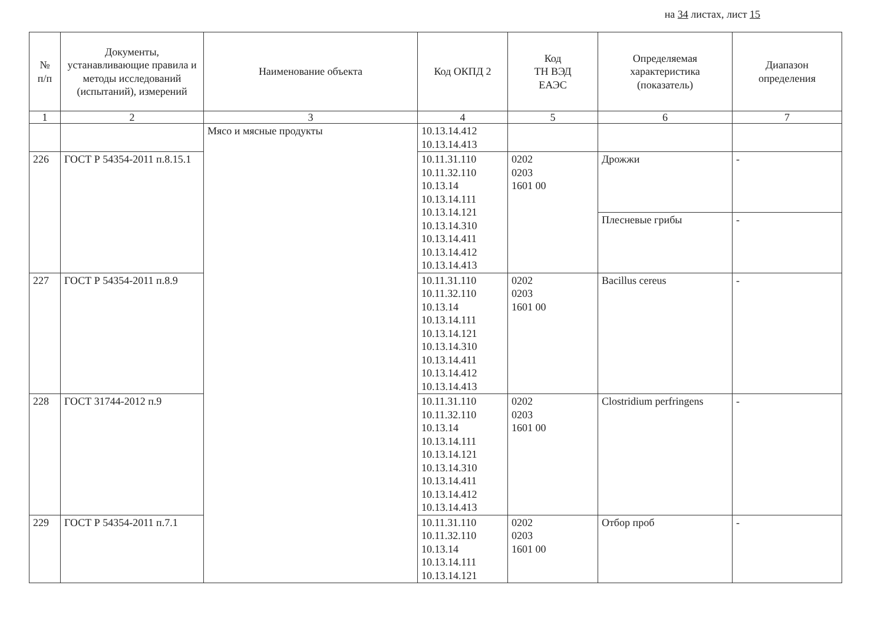на 34 листах, лист 15
| № п/п | Документы, устанавливающие правила и методы исследований (испытаний), измерений | Наименование объекта | Код ОКПД 2 | Код ТН ВЭД ЕАЭС | Определяемая характеристика (показатель) | Диапазон определения |
| --- | --- | --- | --- | --- | --- | --- |
| 1 | 2 | 3 | 4 | 5 | 6 | 7 |
| | | Мясо и мясные продукты | 10.13.14.412 10.13.14.413 | | | |
| 226 | ГОСТ Р 54354-2011 п.8.15.1 | | 10.11.31.110 10.11.32.110 10.13.14 10.13.14.111 10.13.14.121 10.13.14.310 10.13.14.411 10.13.14.412 10.13.14.413 | 0202 0203 1601 00 | Дрожжи | - |
| | | | | | Плесневые грибы | - |
| 227 | ГОСТ Р 54354-2011 п.8.9 | | 10.11.31.110 10.11.32.110 10.13.14 10.13.14.111 10.13.14.121 10.13.14.310 10.13.14.411 10.13.14.412 10.13.14.413 | 0202 0203 1601 00 | Bacillus cereus | - |
| 228 | ГОСТ 31744-2012 п.9 | | 10.11.31.110 10.11.32.110 10.13.14 10.13.14.111 10.13.14.121 10.13.14.310 10.13.14.411 10.13.14.412 10.13.14.413 | 0202 0203 1601 00 | Clostridium perfringens | - |
| 229 | ГОСТ Р 54354-2011 п.7.1 | | 10.11.31.110 10.11.32.110 10.13.14 10.13.14.111 10.13.14.121 | 0202 0203 1601 00 | Отбор проб | - |